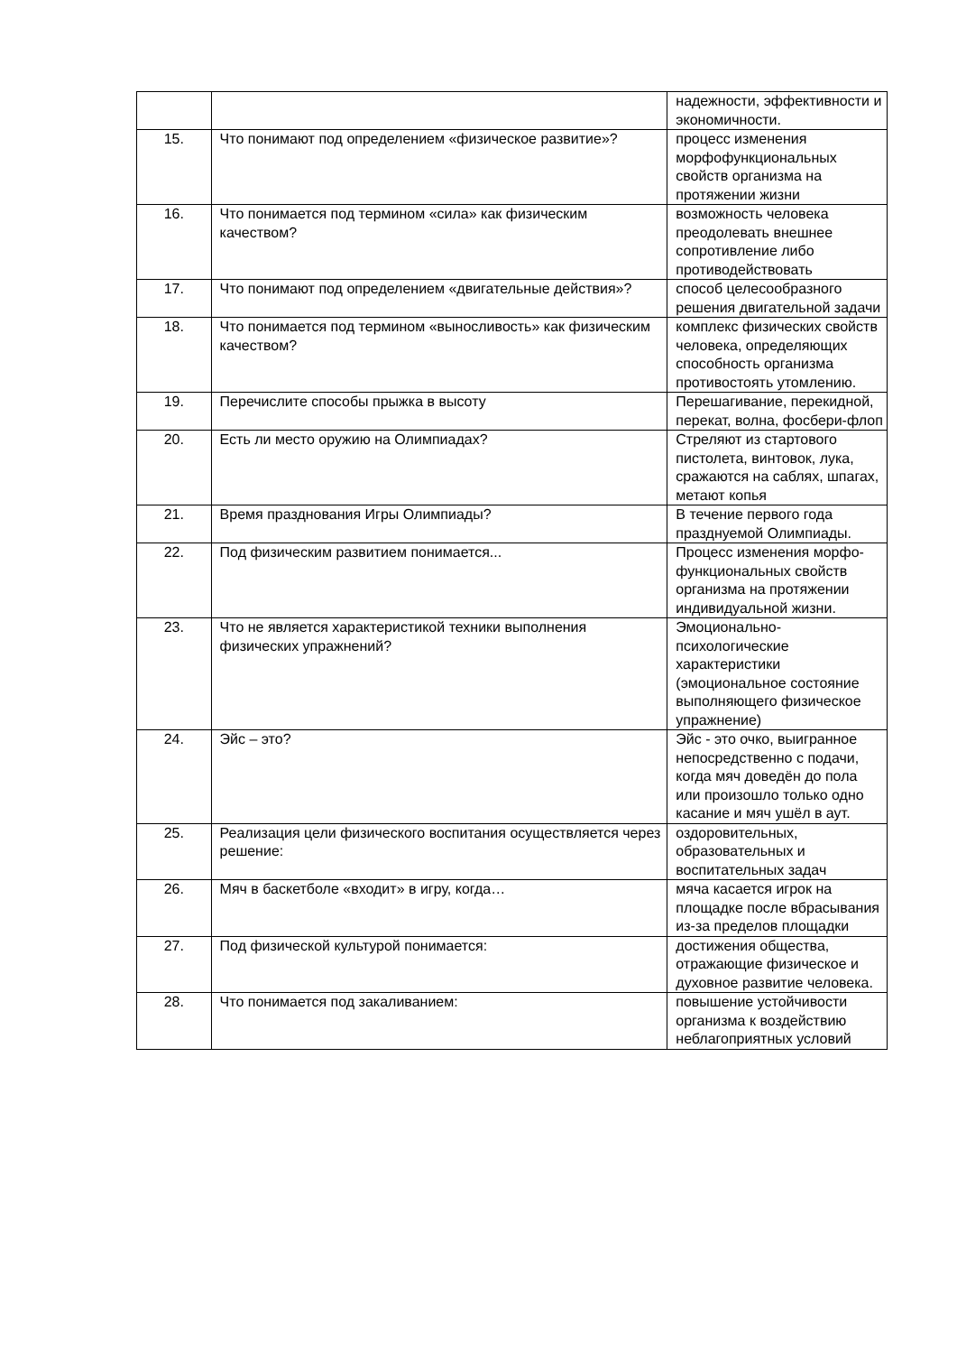| | | надежности, эффективности и экономичности. |
| 15. | Что понимают под определением «физическое развитие»? | процесс изменения морфофункциональных свойств организма на протяжении жизни |
| 16. | Что понимается под термином «сила» как физическим качеством? | возможность человека преодолевать внешнее сопротивление либо противодействовать |
| 17. | Что понимают под определением «двигательные действия»? | способ целесообразного решения двигательной задачи |
| 18. | Что понимается под термином «выносливость» как физическим качеством? | комплекс физических свойств человека, определяющих способность организма противостоять утомлению. |
| 19. | Перечислите способы прыжка в высоту | Перешагивание, перекидной, перекат, волна, фосбери-флоп |
| 20. | Есть ли место оружию на Олимпиадах? | Стреляют из стартового пистолета, винтовок, лука, сражаются на саблях, шпагах, метают копья |
| 21. | Время празднования Игры Олимпиады? | В течение первого года празднуемой Олимпиады. |
| 22. | Под физическим развитием понимается... | Процесс изменения морфо-функциональных свойств организма на протяжении индивидуальной жизни. |
| 23. | Что не является характеристикой техники выполнения физических упражнений? | Эмоционально-психологические характеристики (эмоциональное состояние выполняющего физическое упражнение) |
| 24. | Эйс – это? | Эйс - это очко, выигранное непосредственно с подачи, когда мяч доведён до пола или произошло только одно касание и мяч ушёл в аут. |
| 25. | Реализация цели физического воспитания осуществляется через решение: | оздоровительных, образовательных и воспитательных задач |
| 26. | Мяч в баскетболе «входит» в игру, когда… | мяча касается игрок на площадке после вбрасывания из-за пределов площадки |
| 27. | Под физической культурой понимается: | достижения общества, отражающие физическое и духовное развитие человека. |
| 28. | Что понимается под закаливанием: | повышение устойчивости организма к воздействию неблагоприятных условий |